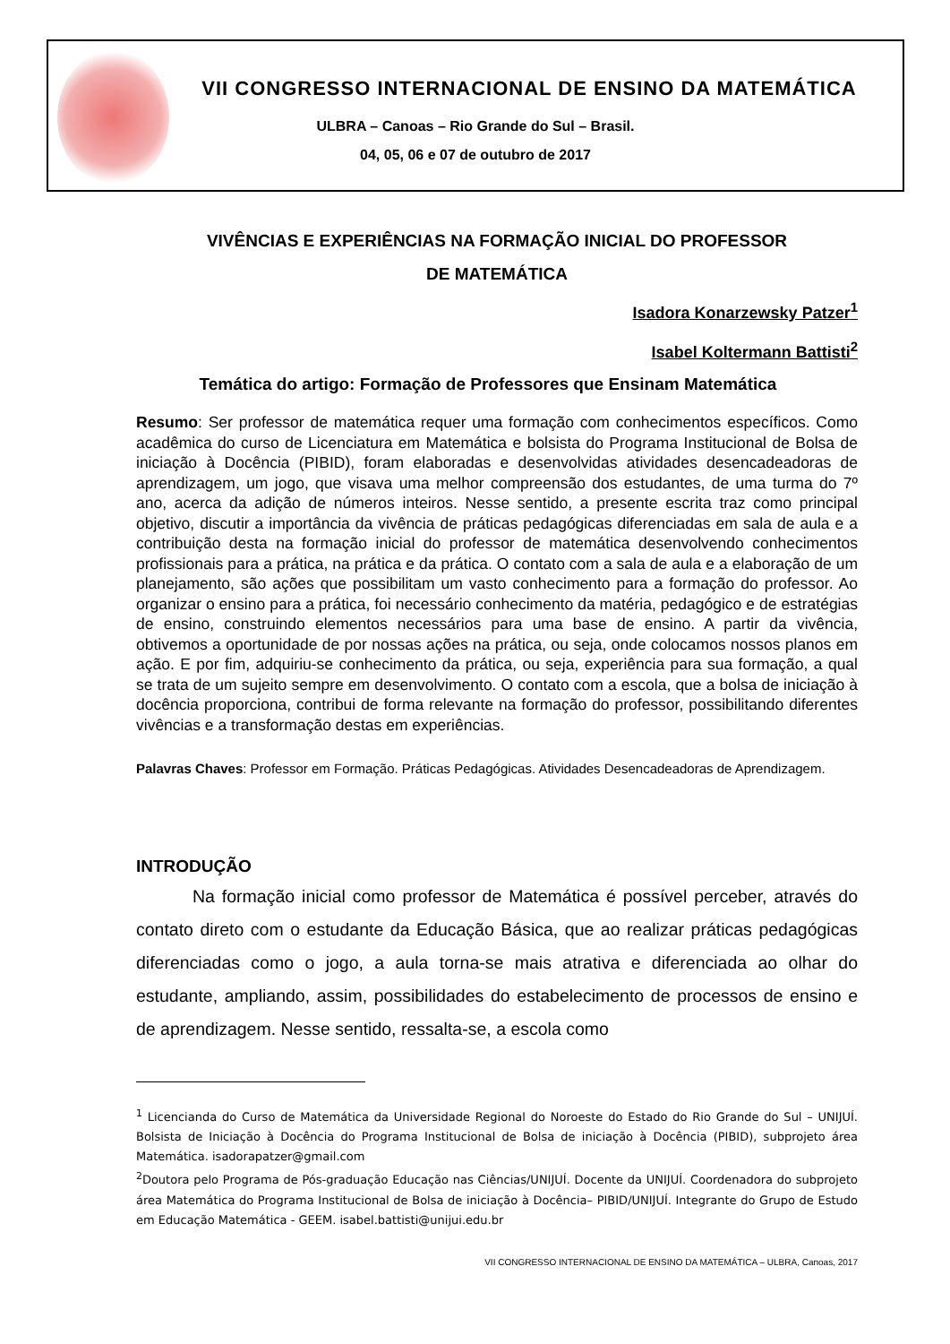VII CONGRESSO INTERNACIONAL DE ENSINO DA MATEMÁTICA
ULBRA – Canoas – Rio Grande do Sul – Brasil.
04, 05, 06 e 07 de outubro de 2017
VIVÊNCIAS E EXPERIÊNCIAS NA FORMAÇÃO INICIAL DO PROFESSOR
DE MATEMÁTICA
Isadora Konarzewsky Patzer<sup>1</sup>
Isabel Koltermann Battisti<sup>2</sup>
Temática do artigo: Formação de Professores que Ensinam Matemática
Resumo: Ser professor de matemática requer uma formação com conhecimentos específicos. Como acadêmica do curso de Licenciatura em Matemática e bolsista do Programa Institucional de Bolsa de iniciação à Docência (PIBID), foram elaboradas e desenvolvidas atividades desencadeadoras de aprendizagem, um jogo, que visava uma melhor compreensão dos estudantes, de uma turma do 7º ano, acerca da adição de números inteiros. Nesse sentido, a presente escrita traz como principal objetivo, discutir a importância da vivência de práticas pedagógicas diferenciadas em sala de aula e a contribuição desta na formação inicial do professor de matemática desenvolvendo conhecimentos profissionais para a prática, na prática e da prática. O contato com a sala de aula e a elaboração de um planejamento, são ações que possibilitam um vasto conhecimento para a formação do professor. Ao organizar o ensino para a prática, foi necessário conhecimento da matéria, pedagógico e de estratégias de ensino, construindo elementos necessários para uma base de ensino. A partir da vivência, obtivemos a oportunidade de por nossas ações na prática, ou seja, onde colocamos nossos planos em ação. E por fim, adquiriu-se conhecimento da prática, ou seja, experiência para sua formação, a qual se trata de um sujeito sempre em desenvolvimento. O contato com a escola, que a bolsa de iniciação à docência proporciona, contribui de forma relevante na formação do professor, possibilitando diferentes vivências e a transformação destas em experiências.
Palavras Chaves: Professor em Formação. Práticas Pedagógicas. Atividades Desencadeadoras de Aprendizagem.
INTRODUÇÃO
Na formação inicial como professor de Matemática é possível perceber, através do contato direto com o estudante da Educação Básica, que ao realizar práticas pedagógicas diferenciadas como o jogo, a aula torna-se mais atrativa e diferenciada ao olhar do estudante, ampliando, assim, possibilidades do estabelecimento de processos de ensino e de aprendizagem. Nesse sentido, ressalta-se, a escola como
<sup>1</sup> Licencianda do Curso de Matemática da Universidade Regional do Noroeste do Estado do Rio Grande do Sul – UNIJUÍ. Bolsista de Iniciação à Docência do Programa Institucional de Bolsa de iniciação à Docência (PIBID), subprojeto área Matemática. isadorapatzer@gmail.com
<sup>2</sup> Doutora pelo Programa de Pós-graduação Educação nas Ciências/UNIJUÍ. Docente da UNIJUÍ. Coordenadora do subprojeto área Matemática do Programa Institucional de Bolsa de iniciação à Docência– PIBID/UNIJUÍ. Integrante do Grupo de Estudo em Educação Matemática - GEEM. isabel.battisti@unijui.edu.br
VII CONGRESSO INTERNACIONAL DE ENSINO DA MATEMÁTICA – ULBRA, Canoas, 2017